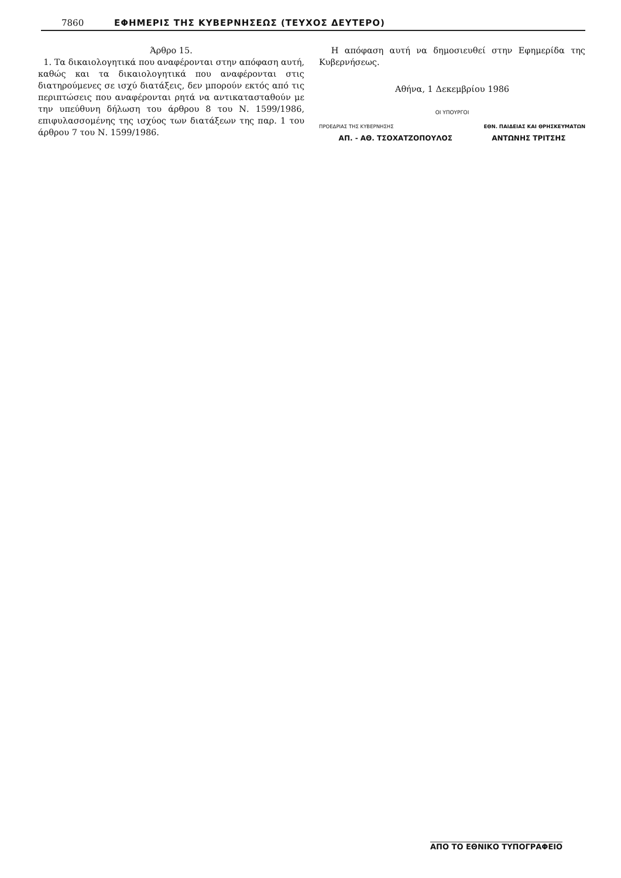7860 ΕΦΗΜΕΡΙΣ ΤΗΣ ΚΥΒΕΡΝΗΣΕΩΣ (ΤΕΥΧΟΣ ΔΕΥΤΕΡΟ)
Άρθρο 15.
1. Τα δικαιολογητικά που αναφέρονται στην απόφαση αυτή, καθώς και τα δικαιολογητικά που αναφέρονται στις διατηρούμενες σε ισχύ διατάξεις, δεν μπορούν εκτός από τις περιπτώσεις που αναφέρονται ρητά να αντικατασταθούν με την υπεύθυνη δήλωση του άρθρου 8 του Ν. 1599/1986, επιφυλασσομένης της ισχύος των διατάξεων της παρ. 1 του άρθρου 7 του Ν. 1599/1986.
Η απόφαση αυτή να δημοσιευθεί στην Εφημερίδα της Κυβερνήσεως.
Αθήνα, 1 Δεκεμβρίου 1986
ΟΙ ΥΠΟΥΡΓΟΙ
ΠΡΟΕΔΡΙΑΣ ΤΗΣ ΚΥΒΕΡΝΗΣΗΣ ΕΘΝ. ΠΑΙΔΕΙΑΣ ΚΑΙ ΘΡΗΣΚΕΥΜΑΤΩΝ
ΑΠ. - ΑΘ. ΤΣΟΧΑΤΖΟΠΟΥΛΟΣ ΑΝΤΩΝΗΣ ΤΡΙΤΣΗΣ
ΑΠΟ ΤΟ ΕΘΝΙΚΟ ΤΥΠΟΓΡΑΦΕΙΟ